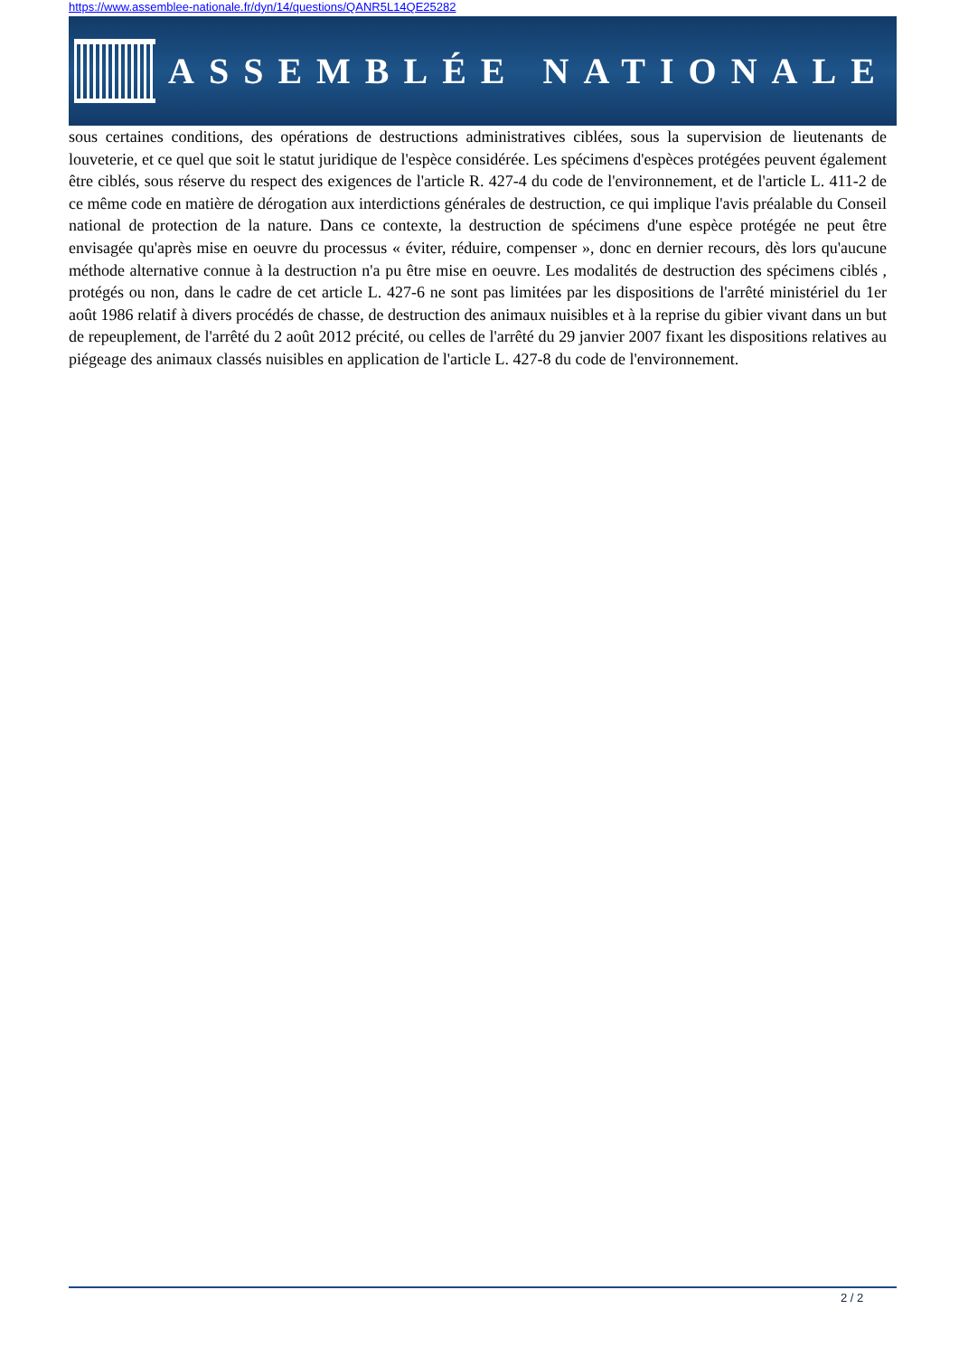https://www.assemblee-nationale.fr/dyn/14/questions/QANR5L14QE25282
ASSEMBLÉE NATIONALE
sous certaines conditions, des opérations de destructions administratives ciblées, sous la supervision de lieutenants de louveterie, et ce quel que soit le statut juridique de l'espèce considérée. Les spécimens d'espèces protégées peuvent également être ciblés, sous réserve du respect des exigences de l'article R. 427-4 du code de l'environnement, et de l'article L. 411-2 de ce même code en matière de dérogation aux interdictions générales de destruction, ce qui implique l'avis préalable du Conseil national de protection de la nature. Dans ce contexte, la destruction de spécimens d'une espèce protégée ne peut être envisagée qu'après mise en oeuvre du processus « éviter, réduire, compenser », donc en dernier recours, dès lors qu'aucune méthode alternative connue à la destruction n'a pu être mise en oeuvre. Les modalités de destruction des spécimens ciblés , protégés ou non, dans le cadre de cet article L. 427-6 ne sont pas limitées par les dispositions de l'arrêté ministériel du 1er août 1986 relatif à divers procédés de chasse, de destruction des animaux nuisibles et à la reprise du gibier vivant dans un but de repeuplement, de l'arrêté du 2 août 2012 précité, ou celles de l'arrêté du 29 janvier 2007 fixant les dispositions relatives au piégeage des animaux classés nuisibles en application de l'article L. 427-8 du code de l'environnement.
2 / 2